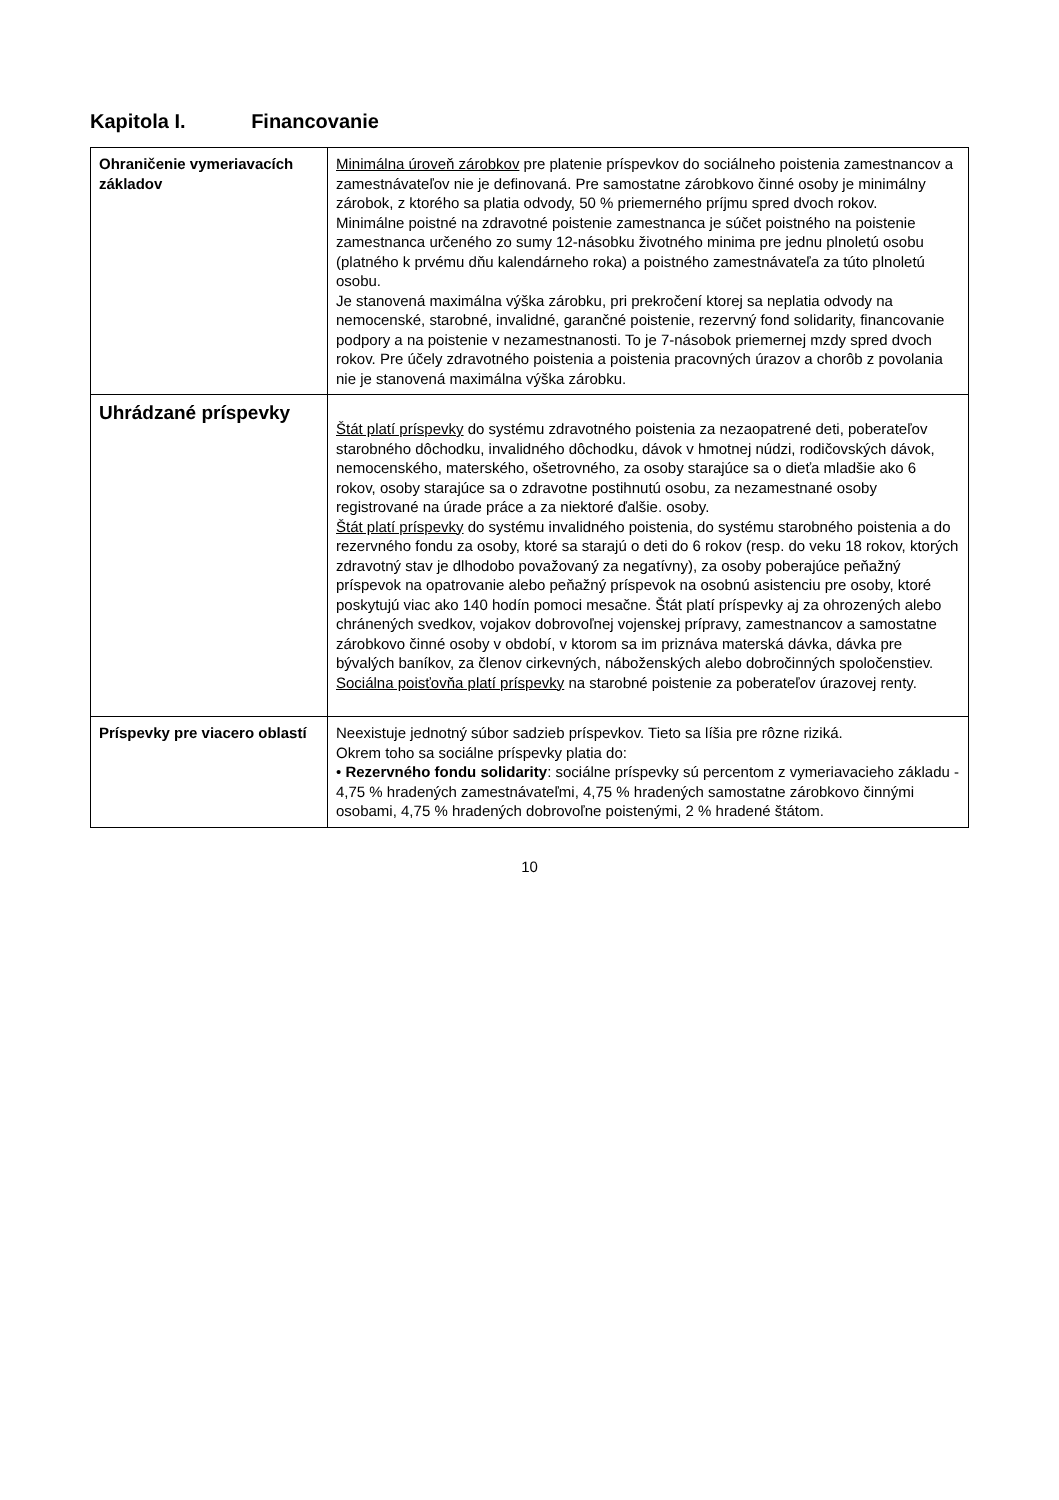Kapitola I. Financovanie
| Ohraničenie vymeriavacích základov | Minimálna úroveň zárobkov pre platenie príspevkov do sociálneho poistenia zamestnancov a zamestnávateľov nie je definovaná. Pre samostatne zárobkovo činné osoby je minimálny zárobok, z ktorého sa platia odvody, 50 % priemerného príjmu spred dvoch rokov. Minimálne poistné na zdravotné poistenie zamestnanca je súčet poistného na poistenie zamestnanca určeného zo sumy 12-násobku životného minima pre jednu plnoletú osobu (platného k prvému dňu kalendárneho roka) a poistného zamestnávateľa za túto plnoletú osobu. Je stanovená maximálna výška zárobku, pri prekročení ktorej sa neplatia odvody na nemocenské, starobné, invalidné, garančné poistenie, rezervný fond solidarity, financovanie podpory a na poistenie v nezamestnanosti. To je 7-násobok priemernej mzdy spred dvoch rokov. Pre účely zdravotného poistenia a poistenia pracovných úrazov a chorôb z povolania nie je stanovená maximálna výška zárobku. |
| Uhrádzané príspevky | Štát platí príspevky do systému zdravotného poistenia za nezaopatrené deti, poberateľov starobného dôchodku, invalidného dôchodku, dávok v hmotnej núdzi, rodičovských dávok, nemocenského, materského, ošetrovného, za osoby starajúce sa o dieťa mladšie ako 6 rokov, osoby starajúce sa o zdravotne postihnutú osobu, za nezamestnané osoby registrované na úrade práce a za niektoré ďalšie. osoby. Štát platí príspevky do systému invalidného poistenia, do systému starobného poistenia a do rezervného fondu za osoby, ktoré sa starajú o deti do 6 rokov (resp. do veku 18 rokov, ktorých zdravotný stav je dlhodobo považovaný za negatívny), za osoby poberajúce peňažný príspevok na opatrovanie alebo peňažný príspevok na osobnú asistenciu pre osoby, ktoré poskytujú viac ako 140 hodín pomoci mesačne. Štát platí príspevky aj za ohrozených alebo chránených svedkov, vojakov dobrovoľnej vojenskej prípravy, zamestnancov a samostatne zárobkovo činné osoby v období, v ktorom sa im priznáva materská dávka, dávka pre bývalých baníkov, za členov cirkevných, náboženských alebo dobročinných spoločenstiev. Sociálna poisťovňa platí príspevky na starobné poistenie za poberateľov úrazovej renty. |
| Príspevky pre viacero oblastí | Neexistuje jednotný súbor sadzieb príspevkov. Tieto sa líšia pre rôzne riziká. Okrem toho sa sociálne príspevky platia do: • Rezervného fondu solidarity : sociálne príspevky sú percentom z vymeriavacieho základu - 4,75 % hradených zamestnávateľmi, 4,75 % hradených samostatne zárobkovo činnými osobami, 4,75 % hradených dobrovoľne poistenými, 2 % hradené štátom. |
10